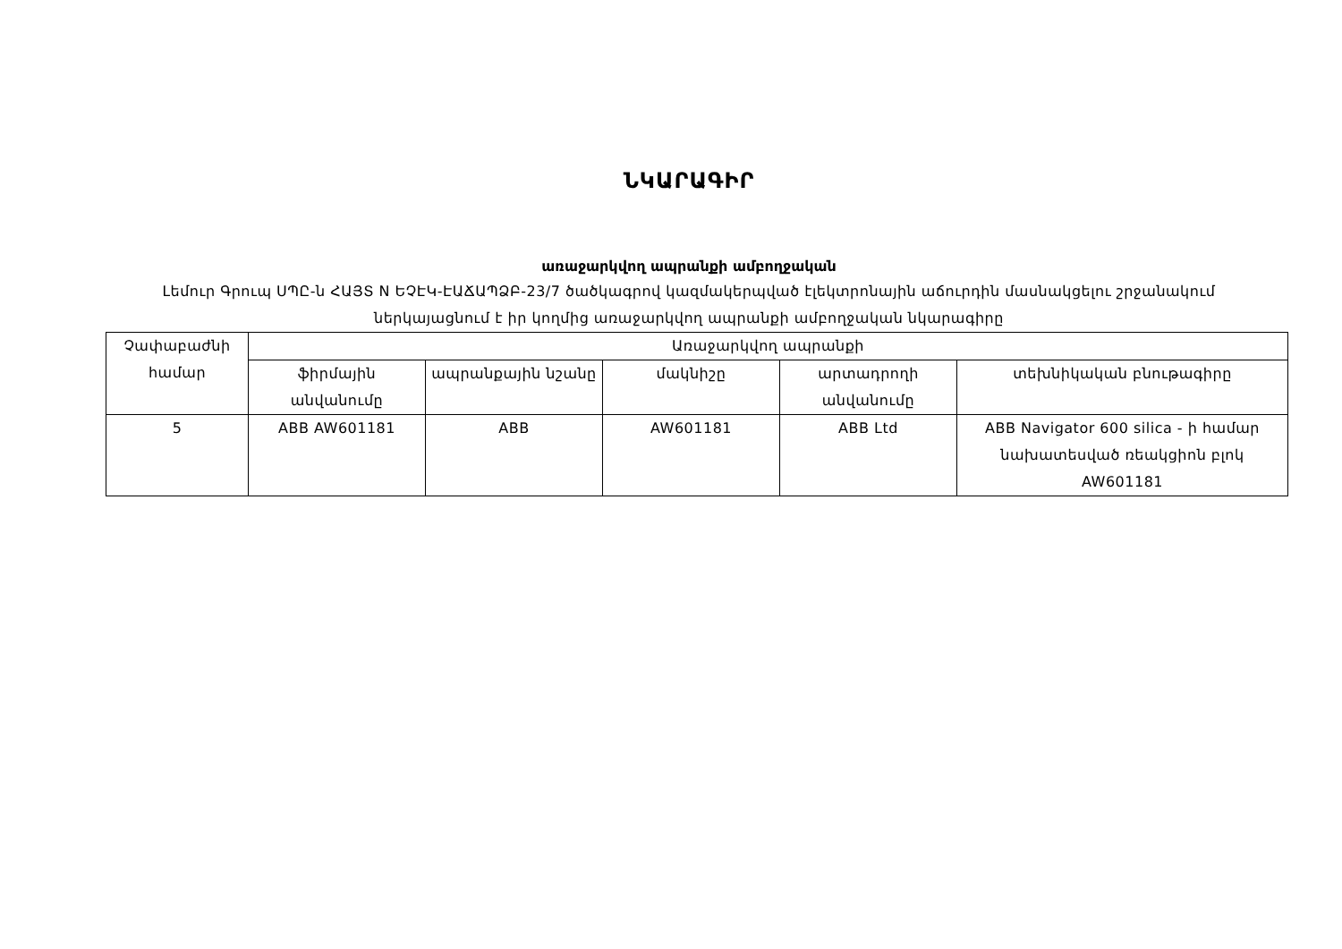ՆԿԱՐԱԳԻՐ
առաջարկվող ապրանքի ամբողջական
Լեմուր Գրուպ ՍՊԸ-ն ՀԱՅՏ N ԵՉԷԿ-ԷԱՃԱՊՁԲ-23/7 ծածկագրով կազմակերպված էլեկտրոնային աճուրդին մասնակցելու շրջանակում ներկայացնում է իր կողմից առաջարկվող ապրանքի ամբողջական նկարագիրը
| Չափաբաժնի համար | Առաջարկվող ապրանքի | | | | |
| --- | --- | --- | --- | --- | --- |
| | ֆիրմային անվանումը | ապրանքային նշանը | մակնիշը | արտադրողի անվանումը | տեխնիկական բնութագիրը |
| 5 | ABB AW601181 | ABB | AW601181 | ABB Ltd | ABB Navigator 600 silica - ի համար նախատեսված ռեակցիոն բլոկ AW601181 |